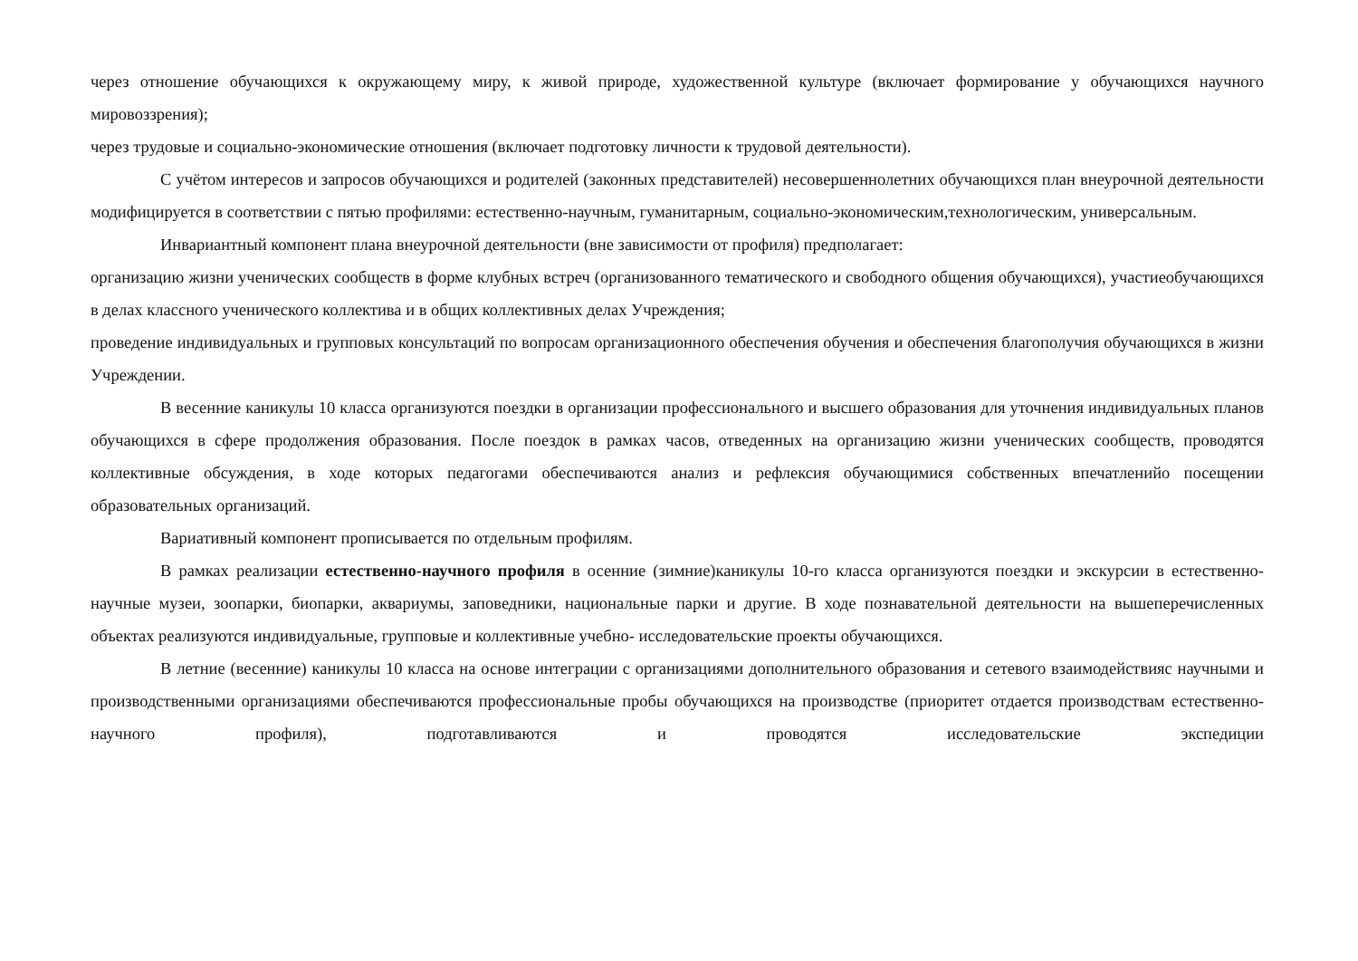через отношение обучающихся к окружающему миру, к живой природе, художественной культуре (включает формирование у обучающихся научного мировоззрения);
через трудовые и социально-экономические отношения (включает подготовку личности к трудовой деятельности).
С учётом интересов и запросов обучающихся и родителей (законных представителей) несовершеннолетних обучающихся план внеурочной деятельности модифицируется в соответствии с пятью профилями: естественно-научным, гуманитарным, социально-экономическим,технологическим, универсальным.
Инвариантный компонент плана внеурочной деятельности (вне зависимости от профиля) предполагает:
организацию жизни ученических сообществ в форме клубных встреч (организованного тематического и свободного общения обучающихся), участиеобучающихся в делах классного ученического коллектива и в общих коллективных делах Учреждения;
проведение индивидуальных и групповых консультаций по вопросам организационного обеспечения обучения и обеспечения благополучия обучающихся в жизни Учреждении.
В весенние каникулы 10 класса организуются поездки в организации профессионального и высшего образования для уточнения индивидуальных планов обучающихся в сфере продолжения образования. После поездок в рамках часов, отведенных на организацию жизни ученических сообществ, проводятся коллективные обсуждения, в ходе которых педагогами обеспечиваются анализ и рефлексия обучающимися собственных впечатленийо посещении образовательных организаций.
Вариативный компонент прописывается по отдельным профилям.
В рамках реализации естественно-научного профиля в осенние (зимние)каникулы 10-го класса организуются поездки и экскурсии в естественно- научные музеи, зоопарки, биопарки, аквариумы, заповедники, национальные парки и другие. В ходе познавательной деятельности на вышеперечисленных объектах реализуются индивидуальные, групповые и коллективные учебно- исследовательские проекты обучающихся.
В летние (весенние) каникулы 10 класса на основе интеграции с организациями дополнительного образования и сетевого взаимодействияс научными и производственными организациями обеспечиваются профессиональные пробы обучающихся на производстве (приоритет отдается производствам естественно-научного профиля), подготавливаются и проводятся исследовательские экспедиции